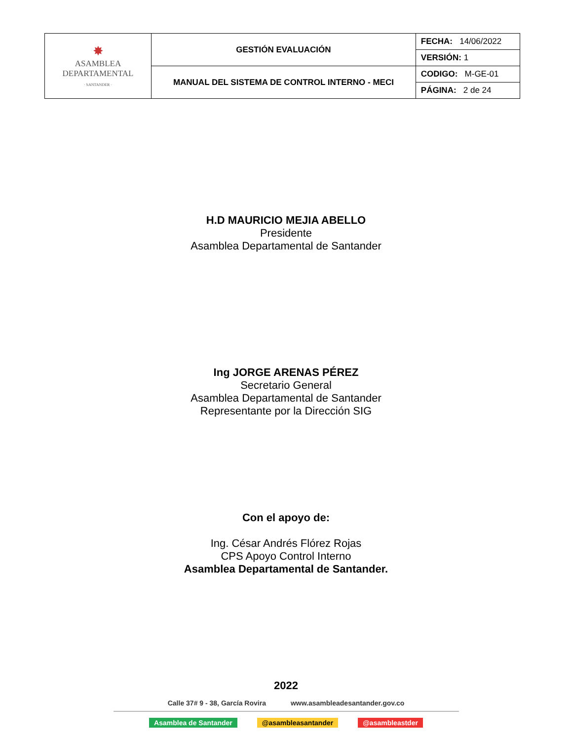| ✸ ASAMBLEA DEPARTAMENTAL · SANTANDER · | GESTIÓN EVALUACIÓN | FECHA: 14/06/2022 |
| | | VERSIÓN: 1 |
| | MANUAL DEL SISTEMA DE CONTROL INTERNO - MECI | CODIGO: M-GE-01 |
| | | PÁGINA: 2 de 24 |
H.D MAURICIO MEJIA ABELLO
Presidente
Asamblea Departamental de Santander
Ing JORGE ARENAS PÉREZ
Secretario General
Asamblea Departamental de Santander
Representante por la Dirección SIG
Con el apoyo de:
Ing. César Andrés Flórez Rojas
CPS Apoyo Control Interno
Asamblea Departamental de Santander.
2022
Calle 37# 9 - 38, García Rovira www.asambleadesantander.gov.co
Asamblea de Santander @asambleasantander @asambleastder